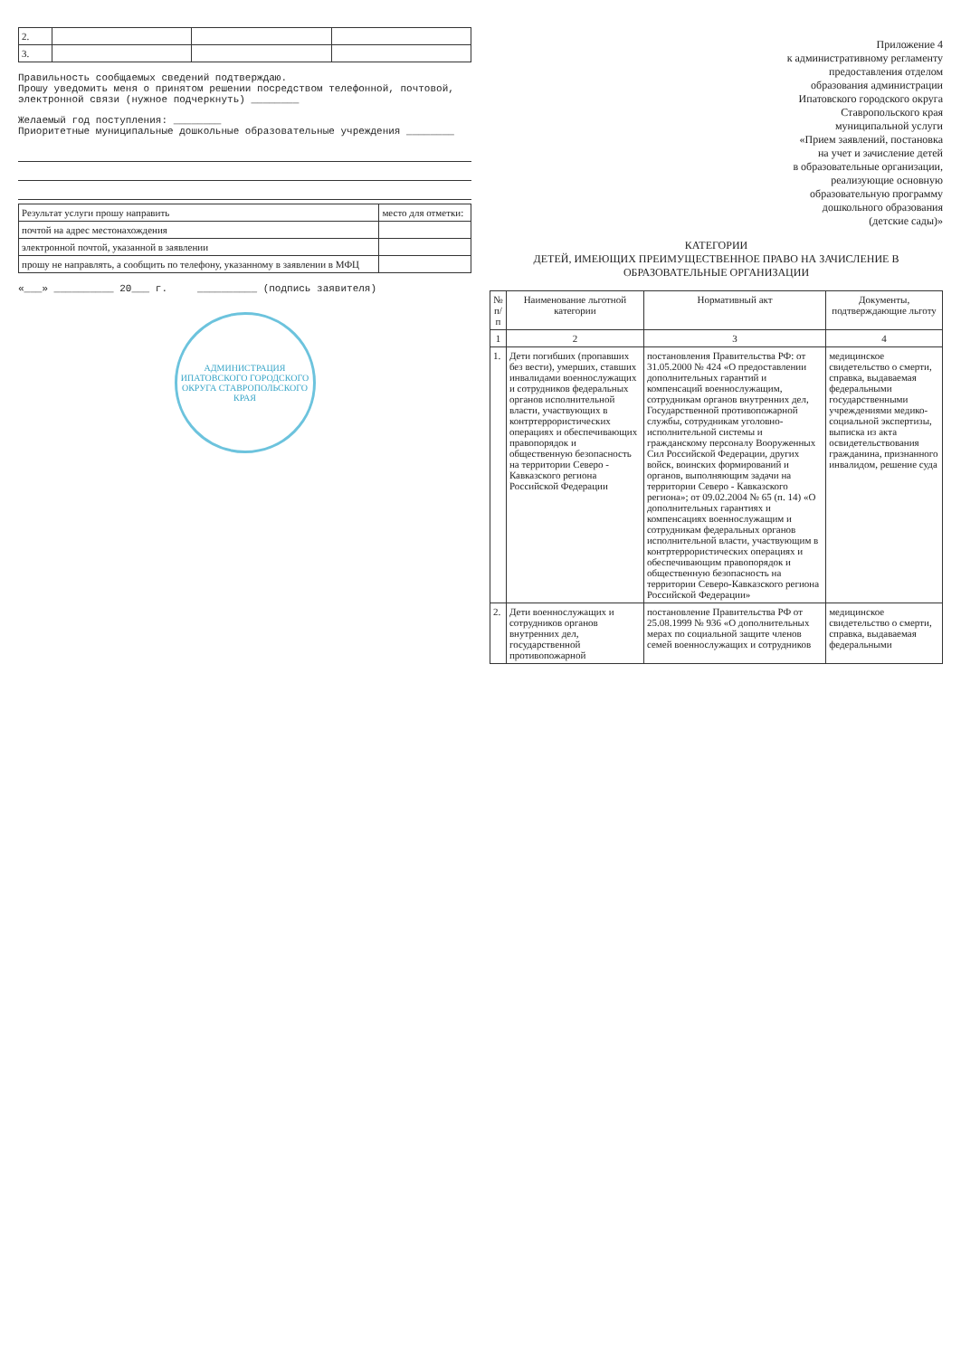| 2. | | | |
| 3. | | | |
Правильность сообщаемых сведений подтверждаю.
Прошу уведомить меня о принятом решении посредством телефонной, почтовой, электронной связи (нужное подчеркнуть) ________
Желаемый год поступления: ________
Приоритетные муниципальные дошкольные образовательные учреждения ________
| Результат услуги прошу направить | место для отметки: |
| почтой на адрес местонахождения | |
| электронной почтой, указанной в заявлении | |
| прошу не направлять, а сообщить по телефону, указанному в заявлении в МФЦ | |
«___» __________ 20___ г. __________ (подпись заявителя)
АДМИНИСТРАЦИЯ ИПАТОВСКОГО ГОРОДСКОГО ОКРУГА СТАВРОПОЛЬСКОГО КРАЯ
Приложение 4
к административному регламенту
предоставления отделом
образования администрации
Ипатовского городского округа
Ставропольского края
муниципальной услуги
«Прием заявлений, постановка
на учет и зачисление детей
в образовательные организации,
реализующие основную
образовательную программу
дошкольного образования
(детские сады)»
КАТЕГОРИИ
ДЕТЕЙ, ИМЕЮЩИХ ПРЕИМУЩЕСТВЕННОЕ ПРАВО НА ЗАЧИСЛЕНИЕ В ОБРАЗОВАТЕЛЬНЫЕ ОРГАНИЗАЦИИ
| № п/п | Наименование льготной категории | Нормативный акт | Документы, подтверждающие льготу |
| --- | --- | --- | --- |
| 1 | 2 | 3 | 4 |
| 1. | Дети погибших (пропавших без вести), умерших, ставших инвалидами военнослужащих и сотрудников федеральных органов исполнительной власти, участвующих в контртеррористических операциях и обеспечивающих правопорядок и общественную безопасность на территории Северо - Кавказского региона Российской Федерации | постановления Правительства РФ: от 31.05.2000 № 424 «О предоставлении дополнительных гарантий и компенсаций военнослужащим, сотрудникам органов внутренних дел, Государственной противопожарной службы, сотрудникам уголовно-исполнительной системы и гражданскому персоналу Вооруженных Сил Российской Федерации, других войск, воинских формирований и органов, выполняющим задачи на территории Северо - Кавказского региона»; от 09.02.2004 № 65 (п. 14) «О дополнительных гарантиях и компенсациях военнослужащим и сотрудникам федеральных органов исполнительной власти, участвующим в контртеррористических операциях и обеспечивающим правопорядок и общественную безопасность на территории Северо-Кавказского региона Российской Федерации» | медицинское свидетельство о смерти, справка, выдаваемая федеральными государственными учреждениями медико-социальной экспертизы, выписка из акта освидетельствования гражданина, признанного инвалидом, решение суда |
| 2. | Дети военнослужащих и сотрудников органов внутренних дел, государственной противопожарной | постановление Правительства РФ от 25.08.1999 № 936 «О дополнительных мерах по социальной защите членов семей военнослужащих и сотрудников | медицинское свидетельство о смерти, справка, выдаваемая федеральными |